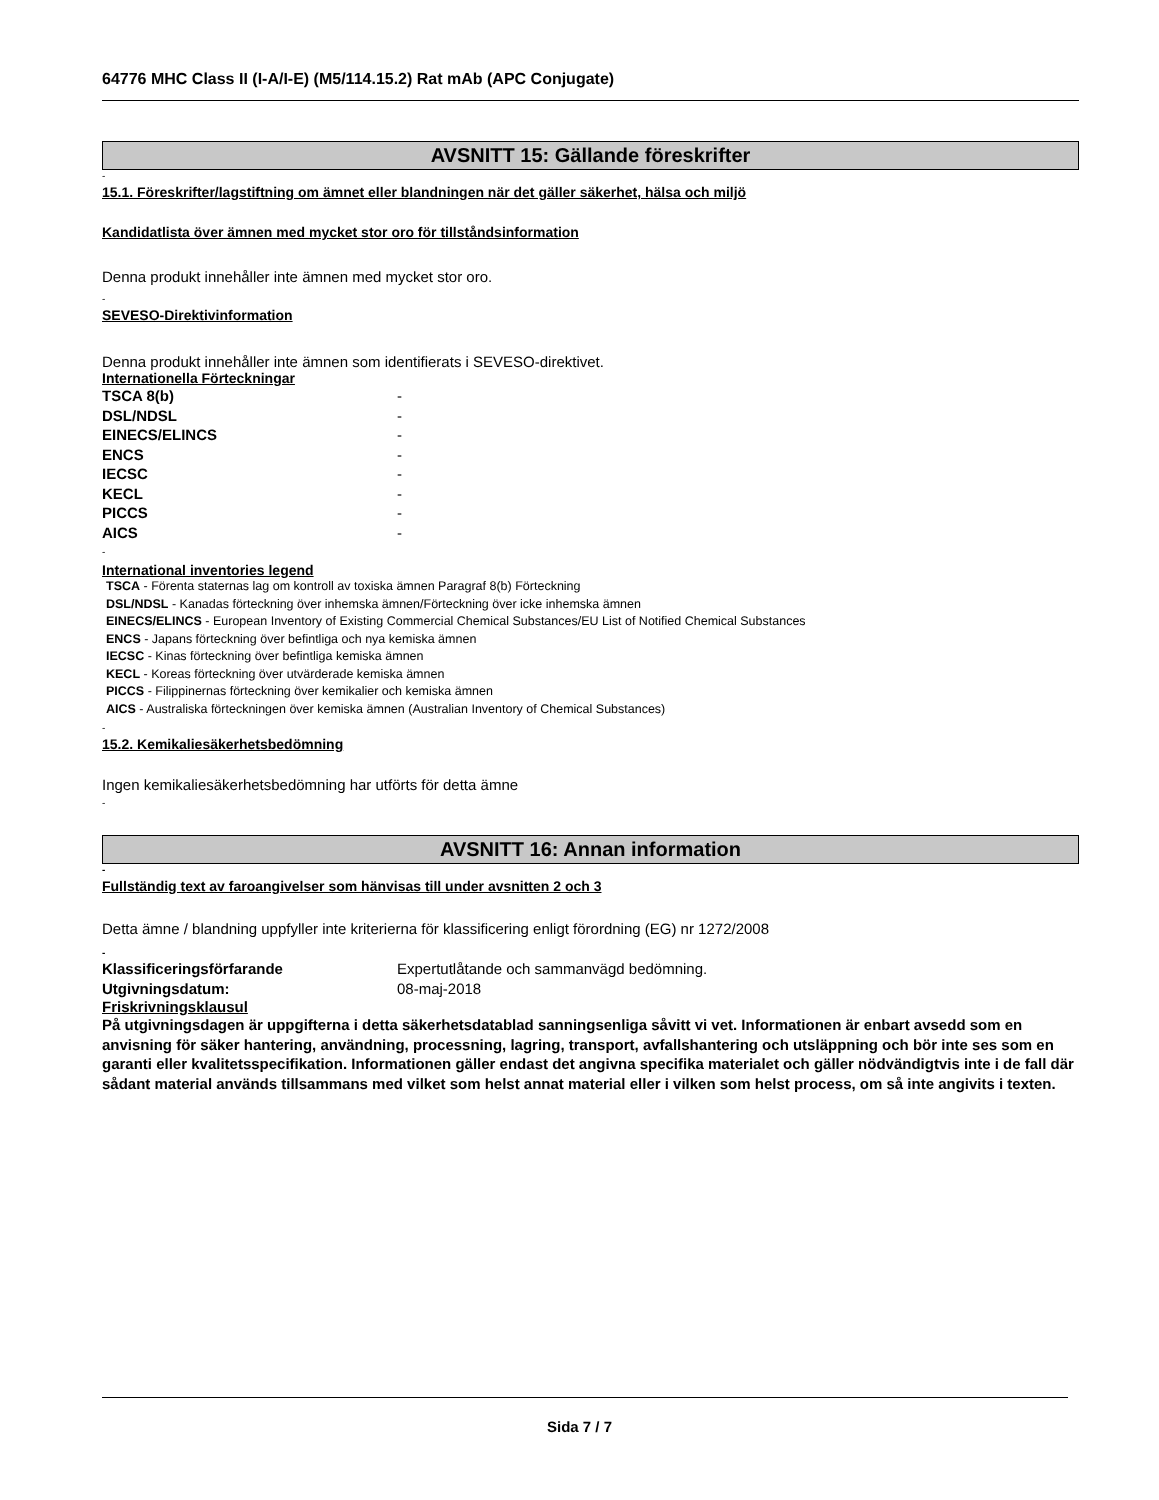64776 MHC Class II (I-A/I-E) (M5/114.15.2) Rat mAb (APC Conjugate)
AVSNITT 15: Gällande föreskrifter
-
15.1. Föreskrifter/lagstiftning om ämnet eller blandningen när det gäller säkerhet, hälsa och miljö
Kandidatlista över ämnen med mycket stor oro för tillståndsinformation
Denna produkt innehåller inte ämnen med mycket stor oro.
-
SEVESO-Direktivinformation
Denna produkt innehåller inte ämnen som identifierats i SEVESO-direktivet.
Internationella Förteckningar
| TSCA 8(b) | - |
| DSL/NDSL | - |
| EINECS/ELINCS | - |
| ENCS | - |
| IECSC | - |
| KECL | - |
| PICCS | - |
| AICS | - |
-
International inventories legend
TSCA - Förenta staternas lag om kontroll av toxiska ämnen Paragraf 8(b) Förteckning
DSL/NDSL - Kanadas förteckning över inhemska ämnen/Förteckning över icke inhemska ämnen
EINECS/ELINCS - European Inventory of Existing Commercial Chemical Substances/EU List of Notified Chemical Substances
ENCS - Japans förteckning över befintliga och nya kemiska ämnen
IECSC - Kinas förteckning över befintliga kemiska ämnen
KECL - Koreas förteckning över utvärderade kemiska ämnen
PICCS - Filippinernas förteckning över kemikalier och kemiska ämnen
AICS - Australiska förteckningen över kemiska ämnen (Australian Inventory of Chemical Substances)
-
15.2. Kemikaliesäkerhetsbedömning
Ingen kemikaliesäkerhetsbedömning har utförts för detta ämne
-
AVSNITT 16: Annan information
-
Fullständig text av faroangivelser som hänvisas till under avsnitten 2 och 3
Detta ämne / blandning uppfyller inte kriterierna för klassificering enligt förordning (EG) nr 1272/2008
-
| Klassificeringsförfarande | Expertutlåtande och sammanvägd bedömning. |
| Utgivningsdatum: | 08-maj-2018 |
Friskrivningsklausul
På utgivningsdagen är uppgifterna i detta säkerhetsdatablad sanningsenliga såvitt vi vet. Informationen är enbart avsedd som en anvisning för säker hantering, användning, processning, lagring, transport, avfallshantering och utsläppning och bör inte ses som en garanti eller kvalitetsspecifikation. Informationen gäller endast det angivna specifika materialet och gäller nödvändigtvis inte i de fall där sådant material används tillsammans med vilket som helst annat material eller i vilken som helst process, om så inte angivits i texten.
Sida 7 / 7